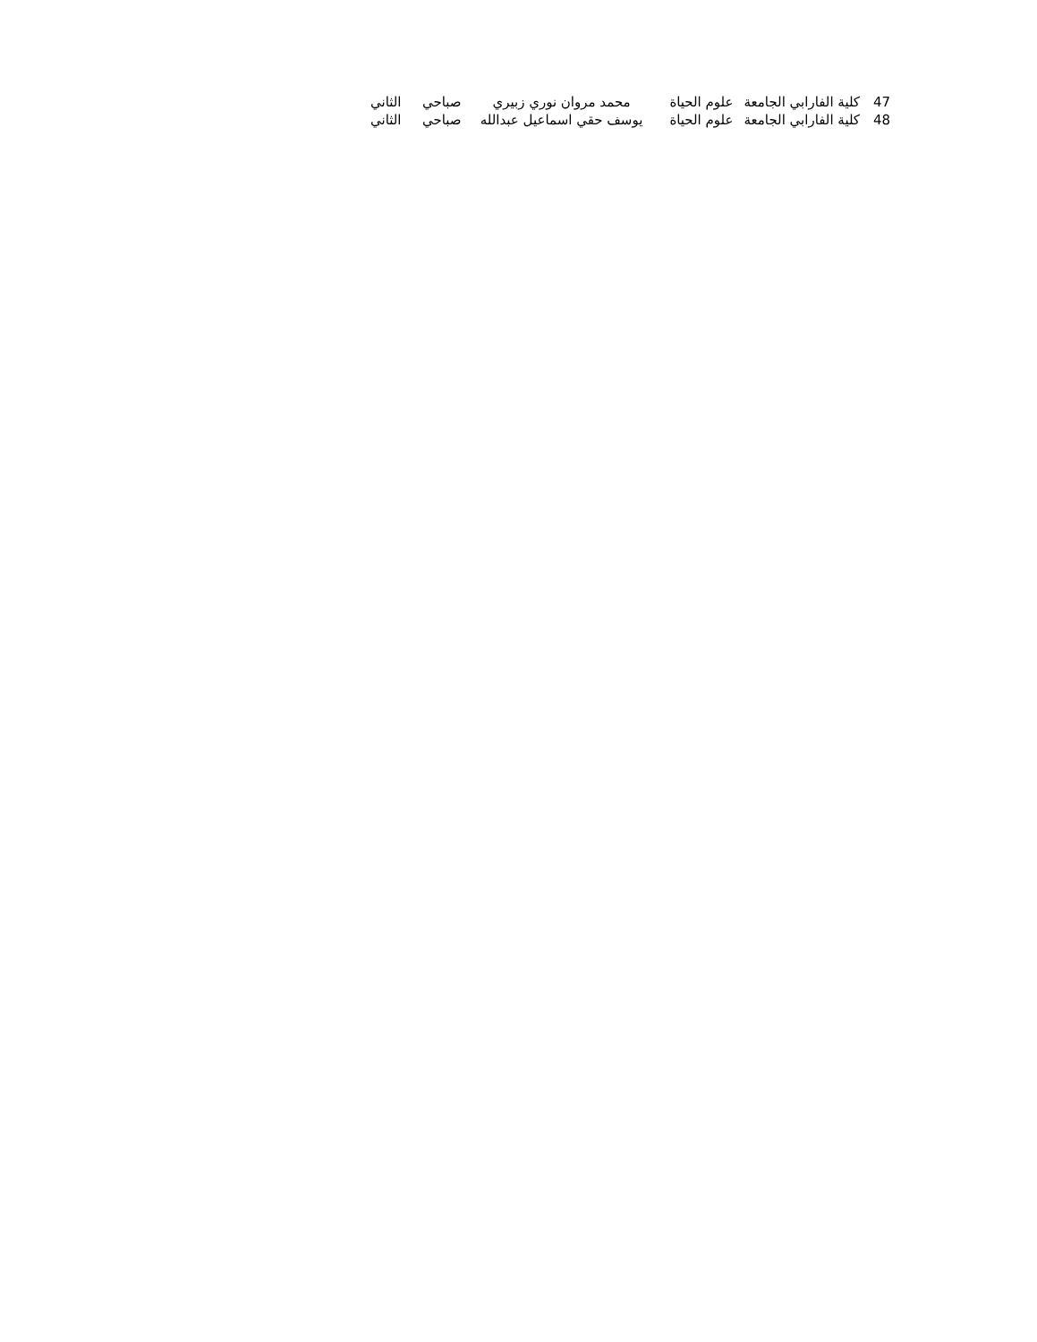| 47 | كلية الفارابي الجامعة | علوم الحياة | محمد مروان نوري زبيري | صباحي | الثاني |
| 48 | كلية الفارابي الجامعة | علوم الحياة | يوسف حقي اسماعيل عبدالله | صباحي | الثاني |